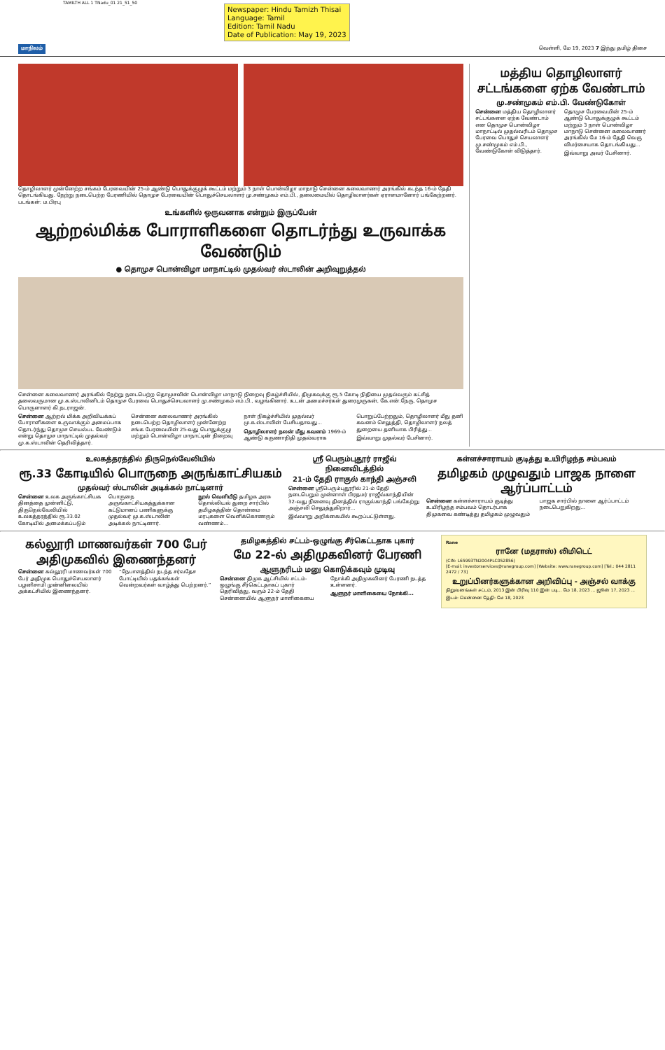TAMILTH ALL 1 TNadu_01 21_51_50
Newspaper: Hindu Tamizh Thisai
Language: Tamil
Edition: Tamil Nadu
Date of Publication: May 19, 2023
மாநிலம் வெள்ளி, மே 19, 2023 7 இந்து தமிழ் திசை
தொழிலாளர் முன்னேற்ற சங்கம் பேரவையின் 25-ம் ஆண்டு பொதுக்குழுக் கூட்டம் மற்றும் 3 நாள் பொன்விழா மாநாடு சென்னை கலைவாணர் அரங்கில் கடந்த 16-ம் தேதி தொடங்கியது. நேற்று நடைபெற்ற பேரணியில் தொமுச பேரவையின் பொதுச்செயலாளர் மு.சண்முகம் எம்.பி., தலைமையில் தொழிலாளர்கள் ஏராளமானோர் பங்கேற்றனர். படங்கள்: ம.பிரபு
உங்களில் ஒருவனாக என்றும் இருப்பேன்
ஆற்றல்மிக்க போராளிகளை தொடர்ந்து உருவாக்க வேண்டும்
● தொமுச பொன்விழா மாநாட்டில் முதல்வர் ஸ்டாலின் அறிவுறுத்தல்
சென்னை கலைவாணர் அரங்கில் நேற்று நடைபெற்ற தொமுசவின் பொன்விழா மாநாடு நிறைவு நிகழ்ச்சியில், திமுகவுக்கு ரூ.5 கோடி நிதியை முதல்வரும் கட்சித் தலைவருமான மு.க.ஸ்டாலினிடம் தொமுச பேரவை பொதுச்செயலாளர் மு.சண்முகம் எம்.பி., வழங்கினார். உடன் அமைச்சர்கள் துரைமுருகன், கே.என்.நேரு, தொமுச பொருளாளர் கி.நடராஜன்.
சென்னை ஆற்றல் மிக்க அறிவியக்கப் போராளிகளை உருவாக்கும் அமைப்பாக தொடர்ந்து தொமுச செயல்பட வேண்டும் என்று தொமுச மாநாட்டில் முதல்வர் மு.க.ஸ்டாலின் தெரிவித்தார்.
சென்னை கலைவாணர் அரங்கில் நடைபெற்ற தொழிலாளர் முன்னேற்ற சங்க பேரவையின் 25-வது பொதுக்குழு மற்றும் பொன்விழா மாநாட்டின் நிறைவு நாள் நிகழ்ச்சியில் முதல்வர் மு.க.ஸ்டாலின் பேசியதாவது...
தொழிலாளர் நலன் மீது கவனம் 1969-ம் ஆண்டு கருணாநிதி முதல்வராக பொறுப்பேற்றதும், தொழிலாளர் மீது தனி கவனம் செலுத்தி, தொழிலாளர் நலத் துறையை தனியாக பிரித்து...
இவ்வாறு முதல்வர் பேசினார்.
மத்திய தொழிலாளர் சட்டங்களை ஏற்க வேண்டாம்
மு.சண்முகம் எம்.பி. வேண்டுகோள்
சென்னை மத்திய தொழிலாளர் சட்டங்களை ஏற்க வேண்டாம் என தொமுச பொன்விழா மாநாட்டில் முதல்வரிடம் தொமுச பேரவை பொதுச் செயலாளர் மு.சண்முகம் எம்.பி., வேண்டுகோள் விடுத்தார்.
தொமுச பேரவையின் 25-ம் ஆண்டு பொதுக்குழுக் கூட்டம் மற்றும் 3 நாள் பொன்விழா மாநாடு சென்னை கலைவாணர் அரங்கில் மே 16-ம் தேதி வெகு விமர்சையாக தொடங்கியது...
இவ்வாறு அவர் பேசினார்.
உலகத்தரத்தில் திருநெல்வேலியில்
ரூ.33 கோடியில் பொருநை அருங்காட்சியகம்
முதல்வர் ஸ்டாலின் அடிக்கல் நாட்டினார்
சென்னை உலக அருங்காட்சியக தினத்தை முன்னிட்டு, திருநெல்வேலியில் உலகத்தரத்தில் ரூ.33.02 கோடியில் அமைக்கப்படும் பொருநை அருங்காட்சியகத்துக்கான கட்டுமானப் பணிகளுக்கு முதல்வர் மு.க.ஸ்டாலின் அடிக்கல் நாட்டினார்.
நூல் வெளியீடு தமிழக அரசு தொல்லியல் துறை சார்பில் தமிழகத்தின் தொன்மை மரபுகளை வெளிக்கொணரும் வண்ணம்...
ஸ்ரீ பெரும்புதூர் ராஜீவ் நினைவிடத்தில்
21-ம் தேதி ராகுல் காந்தி அஞ்சலி
சென்னை ஸ்ரீபெரும்புதூரில் 21-ம் தேதி நடைபெறும் முன்னாள் பிரதமர் ராஜீவ்காந்தியின் 32-வது நினைவு தினத்தில் ராகுல்காந்தி பங்கேற்று அஞ்சலி செலுத்துகிறார்...
இவ்வாறு அறிக்கையில் கூறப்பட்டுள்ளது.
கள்ளச்சாராயம் குடித்து உயிரிழந்த சம்பவம்
தமிழகம் முழுவதும் பாஜக நாளை ஆர்ப்பாட்டம்
சென்னை கள்ளச்சாராயம் குடித்து உயிரிழந்த சம்பவம் தொடர்பாக திமுகவை கண்டித்து தமிழகம் முழுவதும் பாஜக சார்பில் நாளை ஆர்ப்பாட்டம் நடைபெறுகிறது...
கல்லூரி மாணவர்கள் 700 பேர் அதிமுகவில் இணைந்தனர்
சென்னை கல்லூரி மாணவர்கள் 700 பேர் அதிமுக பொதுச்செயலாளர் பழனிசாமி முன்னிலையில் அக்கட்சியில் இணைந்தனர்.
“நேபாளத்தில் நடந்த சர்வதேச போட்டியில் பதக்கங்கள் வென்றவர்கள் வாழ்த்து பெற்றனர்.”
தமிழகத்தில் சட்டம்-ஒழுங்கு சீர்கெட்டதாக புகார்
மே 22-ல் அதிமுகவினர் பேரணி
ஆளுநரிடம் மனு கொடுக்கவும் முடிவு
சென்னை திமுக ஆட்சியில் சட்டம்-ஒழுங்கு சீர்கெட்டதாகப் புகார் தெரிவித்து, வரும் 22-ம் தேதி சென்னையில் ஆளுநர் மாளிகையை நோக்கி அதிமுகவினர் பேரணி நடத்த உள்ளனர்.
ஆளுநர் மாளிகையை நோக்கி...
Rane
ரானே (மதராஸ்) லிமிடெட்
(CIN: L65993TN2004PLC052856)
[E-mail: investorservices@ranegroup.com] [Website: www.ranegroup.com] [Tel.: 044 2811 2472 / 73]
உறுப்பினர்களுக்கான அறிவிப்பு - அஞ்சல் வாக்கு
நிறுவனங்கள் சட்டம், 2013 இன் பிரிவு 110 இன் படி... மே 18, 2023 ... ஜூன் 17, 2023 ...
இடம்: சென்னை தேதி: மே 18, 2023